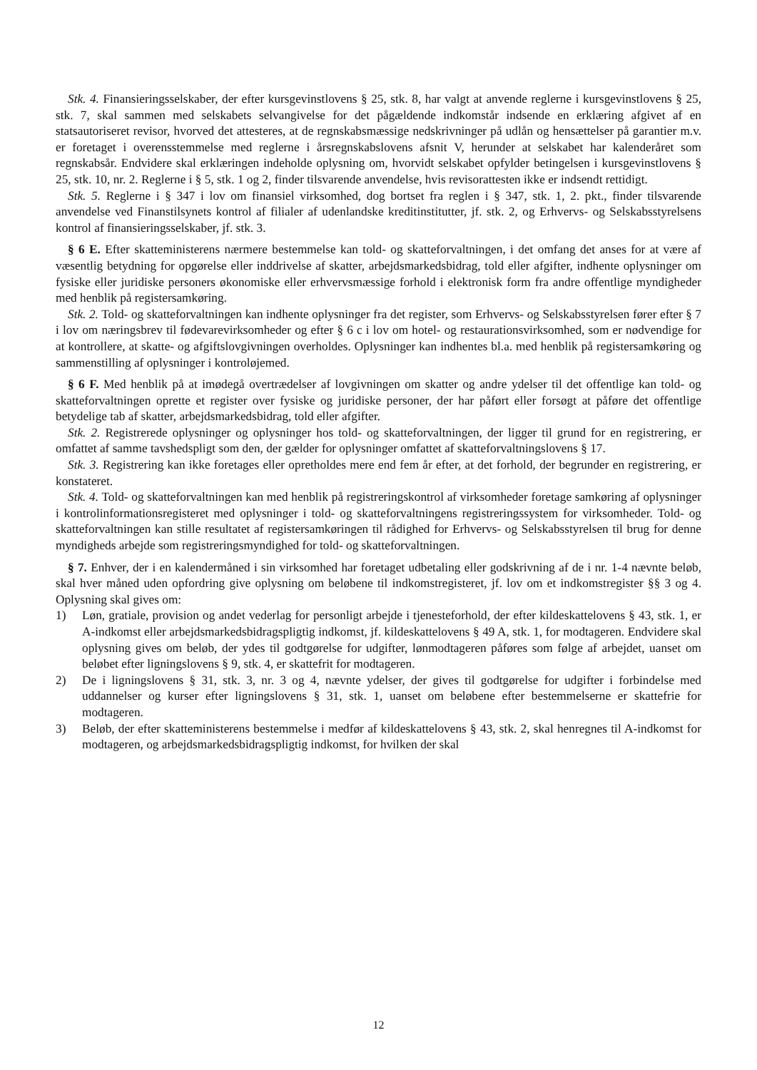Stk. 4. Finansieringsselskaber, der efter kursgevinstlovens § 25, stk. 8, har valgt at anvende reglerne i kursgevinstlovens § 25, stk. 7, skal sammen med selskabets selvangivelse for det pågældende indkomstår indsende en erklæring afgivet af en statsautoriseret revisor, hvorved det attesteres, at de regnskabsmæssige nedskrivninger på udlån og hensættelser på garantier m.v. er foretaget i overensstemmelse med reglerne i årsregnskabslovens afsnit V, herunder at selskabet har kalenderåret som regnskabsår. Endvidere skal erklæringen indeholde oplysning om, hvorvidt selskabet opfylder betingelsen i kursgevinstlovens § 25, stk. 10, nr. 2. Reglerne i § 5, stk. 1 og 2, finder tilsvarende anvendelse, hvis revisorattesten ikke er indsendt rettidigt.
Stk. 5. Reglerne i § 347 i lov om finansiel virksomhed, dog bortset fra reglen i § 347, stk. 1, 2. pkt., finder tilsvarende anvendelse ved Finanstilsynets kontrol af filialer af udenlandske kreditinstitutter, jf. stk. 2, og Erhvervs- og Selskabsstyrelsens kontrol af finansieringsselskaber, jf. stk. 3.
§ 6 E. Efter skatteministerens nærmere bestemmelse kan told- og skatteforvaltningen, i det omfang det anses for at være af væsentlig betydning for opgørelse eller inddrivelse af skatter, arbejdsmarkedsbidrag, told eller afgifter, indhente oplysninger om fysiske eller juridiske personers økonomiske eller erhvervsmæssige forhold i elektronisk form fra andre offentlige myndigheder med henblik på registersamkøring.
Stk. 2. Told- og skatteforvaltningen kan indhente oplysninger fra det register, som Erhvervs- og Selskabsstyrelsen fører efter § 7 i lov om næringsbrev til fødevarevirksomheder og efter § 6 c i lov om hotel- og restaurationsvirksomhed, som er nødvendige for at kontrollere, at skatte- og afgiftslovgivningen overholdes. Oplysninger kan indhentes bl.a. med henblik på registersamkøring og sammenstilling af oplysninger i kontroløjemed.
§ 6 F. Med henblik på at imødegå overtrædelser af lovgivningen om skatter og andre ydelser til det offentlige kan told- og skatteforvaltningen oprette et register over fysiske og juridiske personer, der har påført eller forsøgt at påføre det offentlige betydelige tab af skatter, arbejdsmarkedsbidrag, told eller afgifter.
Stk. 2. Registrerede oplysninger og oplysninger hos told- og skatteforvaltningen, der ligger til grund for en registrering, er omfattet af samme tavshedspligt som den, der gælder for oplysninger omfattet af skatteforvaltningslovens § 17.
Stk. 3. Registrering kan ikke foretages eller opretholdes mere end fem år efter, at det forhold, der begrunder en registrering, er konstateret.
Stk. 4. Told- og skatteforvaltningen kan med henblik på registreringskontrol af virksomheder foretage samkøring af oplysninger i kontrolinformationsregisteret med oplysninger i told- og skatteforvaltningens registreringssystem for virksomheder. Told- og skatteforvaltningen kan stille resultatet af registersamkøringen til rådighed for Erhvervs- og Selskabsstyrelsen til brug for denne myndigheds arbejde som registreringsmyndighed for told- og skatteforvaltningen.
§ 7. Enhver, der i en kalendermåned i sin virksomhed har foretaget udbetaling eller godskrivning af de i nr. 1-4 nævnte beløb, skal hver måned uden opfordring give oplysning om beløbene til indkomstregisteret, jf. lov om et indkomstregister §§ 3 og 4. Oplysning skal gives om:
1) Løn, gratiale, provision og andet vederlag for personligt arbejde i tjenesteforhold, der efter kildeskattelovens § 43, stk. 1, er A-indkomst eller arbejdsmarkedsbidragspligtig indkomst, jf. kildeskattelovens § 49 A, stk. 1, for modtageren. Endvidere skal oplysning gives om beløb, der ydes til godtgørelse for udgifter, lønmodtageren påføres som følge af arbejdet, uanset om beløbet efter ligningslovens § 9, stk. 4, er skattefrit for modtageren.
2) De i ligningslovens § 31, stk. 3, nr. 3 og 4, nævnte ydelser, der gives til godtgørelse for udgifter i forbindelse med uddannelser og kurser efter ligningslovens § 31, stk. 1, uanset om beløbene efter bestemmelserne er skattefrie for modtageren.
3) Beløb, der efter skatteministerens bestemmelse i medfør af kildeskattelovens § 43, stk. 2, skal henregnes til A-indkomst for modtageren, og arbejdsmarkedsbidragspligtig indkomst, for hvilken der skal
12